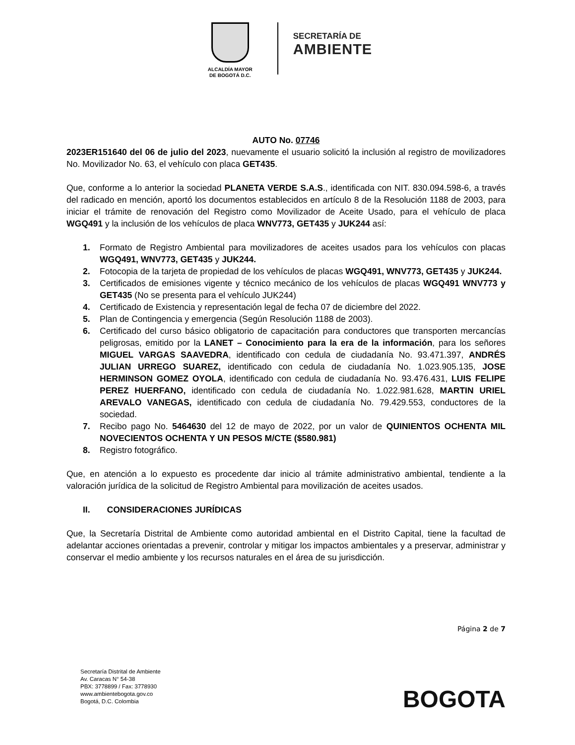ALCALDÍA MAYOR
DE BOGOTÁ D.C.
SECRETARÍA DE
AMBIENTE
AUTO No. 07746
2023ER151640 del 06 de julio del 2023, nuevamente el usuario solicitó la inclusión al registro de movilizadores No. Movilizador No. 63, el vehículo con placa GET435.
Que, conforme a lo anterior la sociedad PLANETA VERDE S.A.S., identificada con NIT. 830.094.598-6, a través del radicado en mención, aportó los documentos establecidos en artículo 8 de la Resolución 1188 de 2003, para iniciar el trámite de renovación del Registro como Movilizador de Aceite Usado, para el vehículo de placa WGQ491 y la inclusión de los vehículos de placa WNV773, GET435 y JUK244 así:
1. Formato de Registro Ambiental para movilizadores de aceites usados para los vehículos con placas WGQ491, WNV773, GET435 y JUK244.
2. Fotocopia de la tarjeta de propiedad de los vehículos de placas WGQ491, WNV773, GET435 y JUK244.
3. Certificados de emisiones vigente y técnico mecánico de los vehículos de placas WGQ491 WNV773 y GET435 (No se presenta para el vehículo JUK244)
4. Certificado de Existencia y representación legal de fecha 07 de diciembre del 2022.
5. Plan de Contingencia y emergencia (Según Resolución 1188 de 2003).
6. Certificado del curso básico obligatorio de capacitación para conductores que transporten mercancías peligrosas, emitido por la LANET – Conocimiento para la era de la información, para los señores MIGUEL VARGAS SAAVEDRA, identificado con cedula de ciudadanía No. 93.471.397, ANDRÉS JULIAN URREGO SUAREZ, identificado con cedula de ciudadanía No. 1.023.905.135, JOSE HERMINSON GOMEZ OYOLA, identificado con cedula de ciudadanía No. 93.476.431, LUIS FELIPE PEREZ HUERFANO, identificado con cedula de ciudadanía No. 1.022.981.628, MARTIN URIEL AREVALO VANEGAS, identificado con cedula de ciudadanía No. 79.429.553, conductores de la sociedad.
7. Recibo pago No. 5464630 del 12 de mayo de 2022, por un valor de QUINIENTOS OCHENTA MIL NOVECIENTOS OCHENTA Y UN PESOS M/CTE ($580.981)
8. Registro fotográfico.
Que, en atención a lo expuesto es procedente dar inicio al trámite administrativo ambiental, tendiente a la valoración jurídica de la solicitud de Registro Ambiental para movilización de aceites usados.
II. CONSIDERACIONES JURÍDICAS
Que, la Secretaría Distrital de Ambiente como autoridad ambiental en el Distrito Capital, tiene la facultad de adelantar acciones orientadas a prevenir, controlar y mitigar los impactos ambientales y a preservar, administrar y conservar el medio ambiente y los recursos naturales en el área de su jurisdicción.
Página 2 de 7
Secretaría Distrital de Ambiente
Av. Caracas N° 54-38
PBX: 3778899 / Fax: 3778930
www.ambientebogota.gov.co
Bogotá, D.C. Colombia
BOGOTA